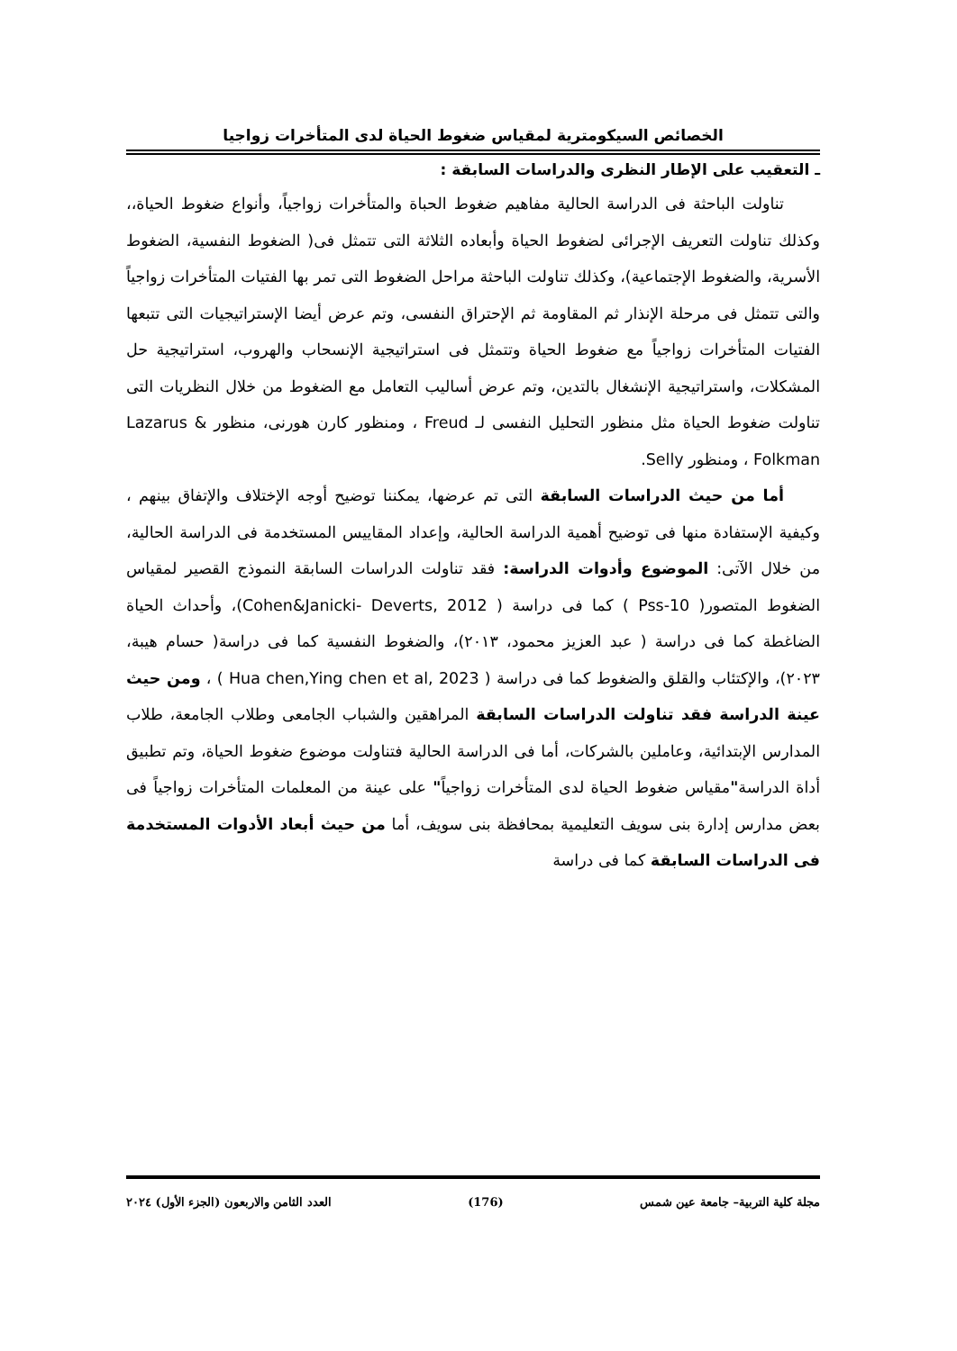الخصائص السيكومترية لمقياس ضغوط الحياة لدى المتأخرات زواجيا
ـ التعقيب على الإطار النظرى والدراسات السابقة :
تناولت الباحثة فى الدراسة الحالية مفاهيم ضغوط الحباة والمتأخرات زواجياً، وأنواع ضغوط الحياة،، وكذلك تناولت التعريف الإجرائى لضغوط الحياة وأبعاده الثلاثة التى تتمثل فى( الضغوط النفسية، الضغوط الأسرية، والضغوط الإجتماعية)، وكذلك تناولت الباحثة مراحل الضغوط التى تمر بها الفتيات المتأخرات زواجياً والتى تتمثل فى مرحلة الإنذار ثم المقاومة ثم الإحتراق النفسى، وتم عرض أيضا الإستراتيجيات التى تتبعها الفتيات المتأخرات زواجياً مع ضغوط الحياة وتتمثل فى استراتيجية الإنسحاب والهروب، استراتيجية حل المشكلات، واستراتيجية الإنشغال بالتدين، وتم عرض أساليب التعامل مع الضغوط من خلال النظريات التى تناولت ضغوط الحياة مثل منظور التحليل النفسى لـ Freud ، ومنظور كارن هورنى، منظور Lazarus & Folkman ، ومنظور Selly.
أما من حيث الدراسات السابقة التى تم عرضها، يمكننا توضيح أوجه الإختلاف والإتفاق بينهم ، وكيفية الإستفادة منها فى توضيح أهمية الدراسة الحالية، وإعداد المقاييس المستخدمة فى الدراسة الحالية، من خلال الآتى: الموضوع وأدوات الدراسة: فقد تناولت الدراسات السابقة النموذج القصير لمقياس الضغوط المتصور( Pss-10 ) كما فى دراسة ( Cohen&Janicki- Deverts, 2012)، وأحداث الحياة الضاغطة كما فى دراسة ( عبد العزيز محمود، ٢٠١٣)، والضغوط النفسية كما فى دراسة( حسام هيبة، ٢٠٢٣)، والإكتئاب والقلق والضغوط كما فى دراسة ( Hua chen,Ying chen et al, 2023 ) ، ومن حيث عينة الدراسة فقد تناولت الدراسات السابقة المراهقين والشباب الجامعى وطلاب الجامعة، طلاب المدارس الإبتدائية، وعاملين بالشركات، أما فى الدراسة الحالية فتناولت موضوع ضغوط الحياة، وتم تطبيق أداة الدراسة"مقياس ضغوط الحياة لدى المتأخرات زواجياً" على عينة من المعلمات المتأخرات زواجياً فى بعض مدارس إدارة بنى سويف التعليمية بمحافظة بنى سويف، أما من حيث أبعاد الأدوات المستخدمة فى الدراسات السابقة كما فى دراسة
مجلة كلية التربية– جامعة عين شمس (176) العدد الثامن والاربعون (الجزء الأول) ٢٠٢٤